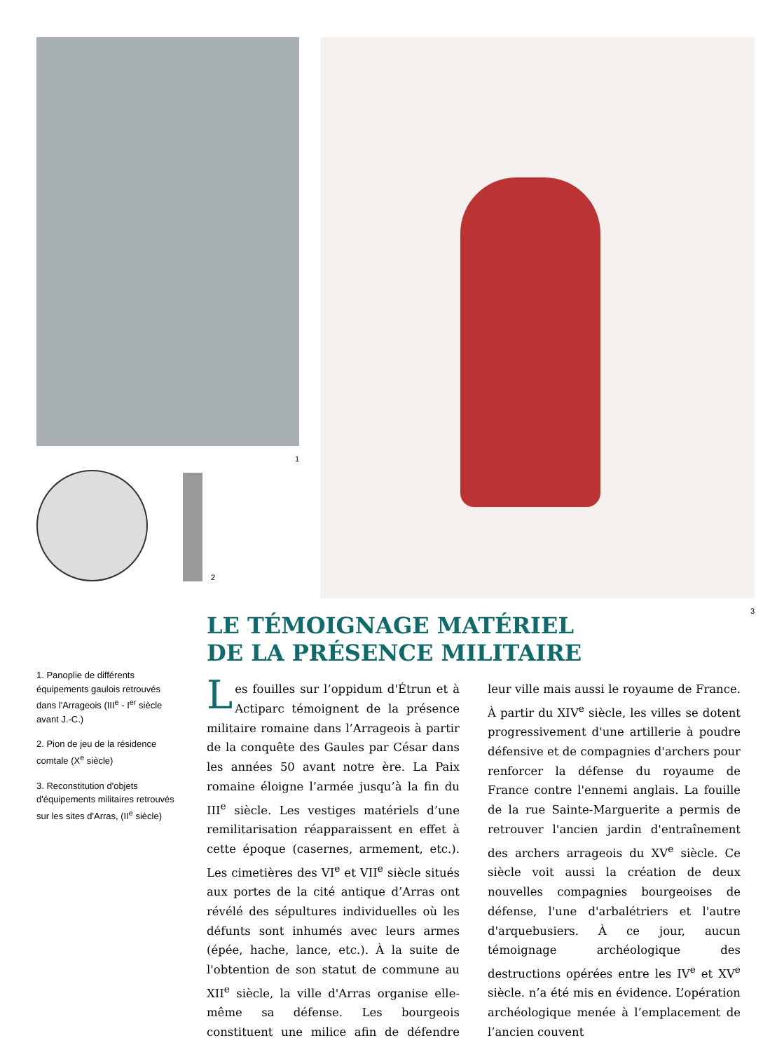1
2
3
1. Panoplie de différents équipements gaulois retrouvés dans l'Arrageois (III<sup>e</sup> - I<sup>er</sup> siècle avant J.-C.)
2. Pion de jeu de la résidence comtale (X<sup>e</sup> siècle)
3. Reconstitution d'objets d'équipements militaires retrouvés sur les sites d'Arras, (II<sup>e</sup> siècle)
LE TÉMOIGNAGE MATÉRIEL
DE LA PRÉSENCE MILITAIRE
Les fouilles sur l’oppidum d'Étrun et à Actiparc témoignent de la présence militaire romaine dans l’Arrageois à partir de la conquête des Gaules par César dans les années 50 avant notre ère. La Paix romaine éloigne l’armée jusqu’à la fin du III<sup>e</sup> siècle. Les vestiges matériels d’une remilitarisation réapparaissent en effet à cette époque (casernes, armement, etc.). Les cimetières des VI<sup>e</sup> et VII<sup>e</sup> siècle situés aux portes de la cité antique d’Arras ont révélé des sépultures individuelles où les défunts sont inhumés avec leurs armes (épée, hache, lance, etc.). À la suite de l'obtention de son statut de commune au XII<sup>e</sup> siècle, la ville d'Arras organise elle-même sa défense. Les bourgeois constituent une milice afin de défendre leur ville mais aussi le royaume de France. À partir du XIV<sup>e</sup> siècle, les villes se dotent progressivement d'une artillerie à poudre défensive et de compagnies d'archers pour renforcer la défense du royaume de France contre l'ennemi anglais. La fouille de la rue Sainte-Marguerite a permis de retrouver l'ancien jardin d'entraînement des archers arrageois du XV<sup>e</sup> siècle. Ce siècle voit aussi la création de deux nouvelles compagnies bourgeoises de défense, l'une d'arbalétriers et l'autre d'arquebusiers. À ce jour, aucun témoignage archéologique des destructions opérées entre les IV<sup>e</sup> et XV<sup>e</sup> siècle. n’a été mis en évidence. L’opération archéologique menée à l’emplacement de l’ancien couvent